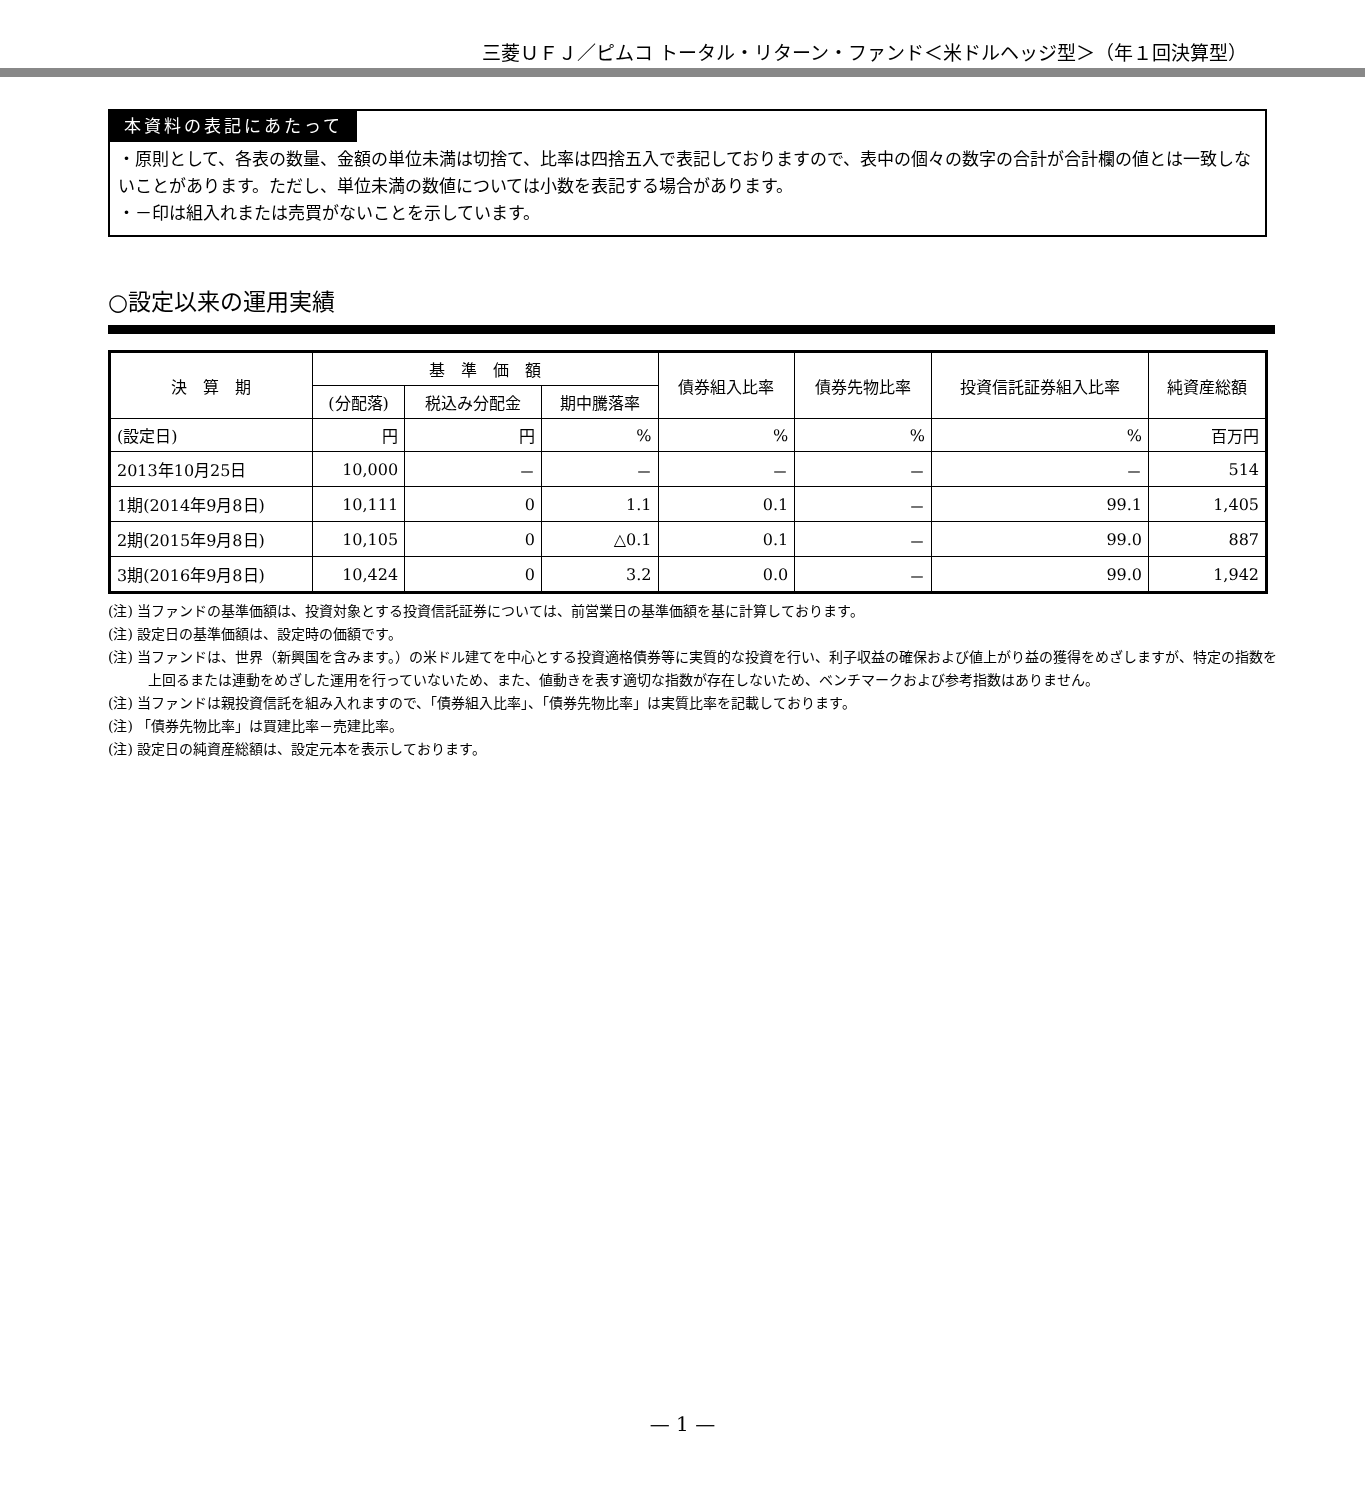三菱ＵＦＪ／ピムコ トータル・リターン・ファンド＜米ドルヘッジ型＞（年１回決算型）
本資料の表記にあたって
・原則として、各表の数量、金額の単位未満は切捨て、比率は四捨五入で表記しておりますので、表中の個々の数字の合計が合計欄の値とは一致しないことがあります。ただし、単位未満の数値については小数を表記する場合があります。
・－印は組入れまたは売買がないことを示しています。
○設定以来の運用実績
| 決 算 期 | 基 準 価 額 | | | 債券組入比率 | 債券先物比率 | 投資信託証券組入比率 | 純資産総額 |
| --- | --- | --- | --- | --- | --- | --- | --- |
| | (分配落) | 税込み分配金 | 期中騰落率 | | | | |
| (設定日) | 円 | 円 | % | % | % | % | 百万円 |
| 2013年10月25日 | 10,000 | － | － | － | － | － | 514 |
| 1期(2014年9月8日) | 10,111 | 0 | 1.1 | 0.1 | － | 99.1 | 1,405 |
| 2期(2015年9月8日) | 10,105 | 0 | △0.1 | 0.1 | － | 99.0 | 887 |
| 3期(2016年9月8日) | 10,424 | 0 | 3.2 | 0.0 | － | 99.0 | 1,942 |
(注) 当ファンドの基準価額は、投資対象とする投資信託証券については、前営業日の基準価額を基に計算しております。
(注) 設定日の基準価額は、設定時の価額です。
(注) 当ファンドは、世界（新興国を含みます。）の米ドル建てを中心とする投資適格債券等に実質的な投資を行い、利子収益の確保および値上がり益の獲得をめざしますが、特定の指数を上回るまたは連動をめざした運用を行っていないため、また、値動きを表す適切な指数が存在しないため、ベンチマークおよび参考指数はありません。
(注) 当ファンドは親投資信託を組み入れますので、「債券組入比率」、「債券先物比率」は実質比率を記載しております。
(注) 「債券先物比率」は買建比率－売建比率。
(注) 設定日の純資産総額は、設定元本を表示しております。
— 1 —